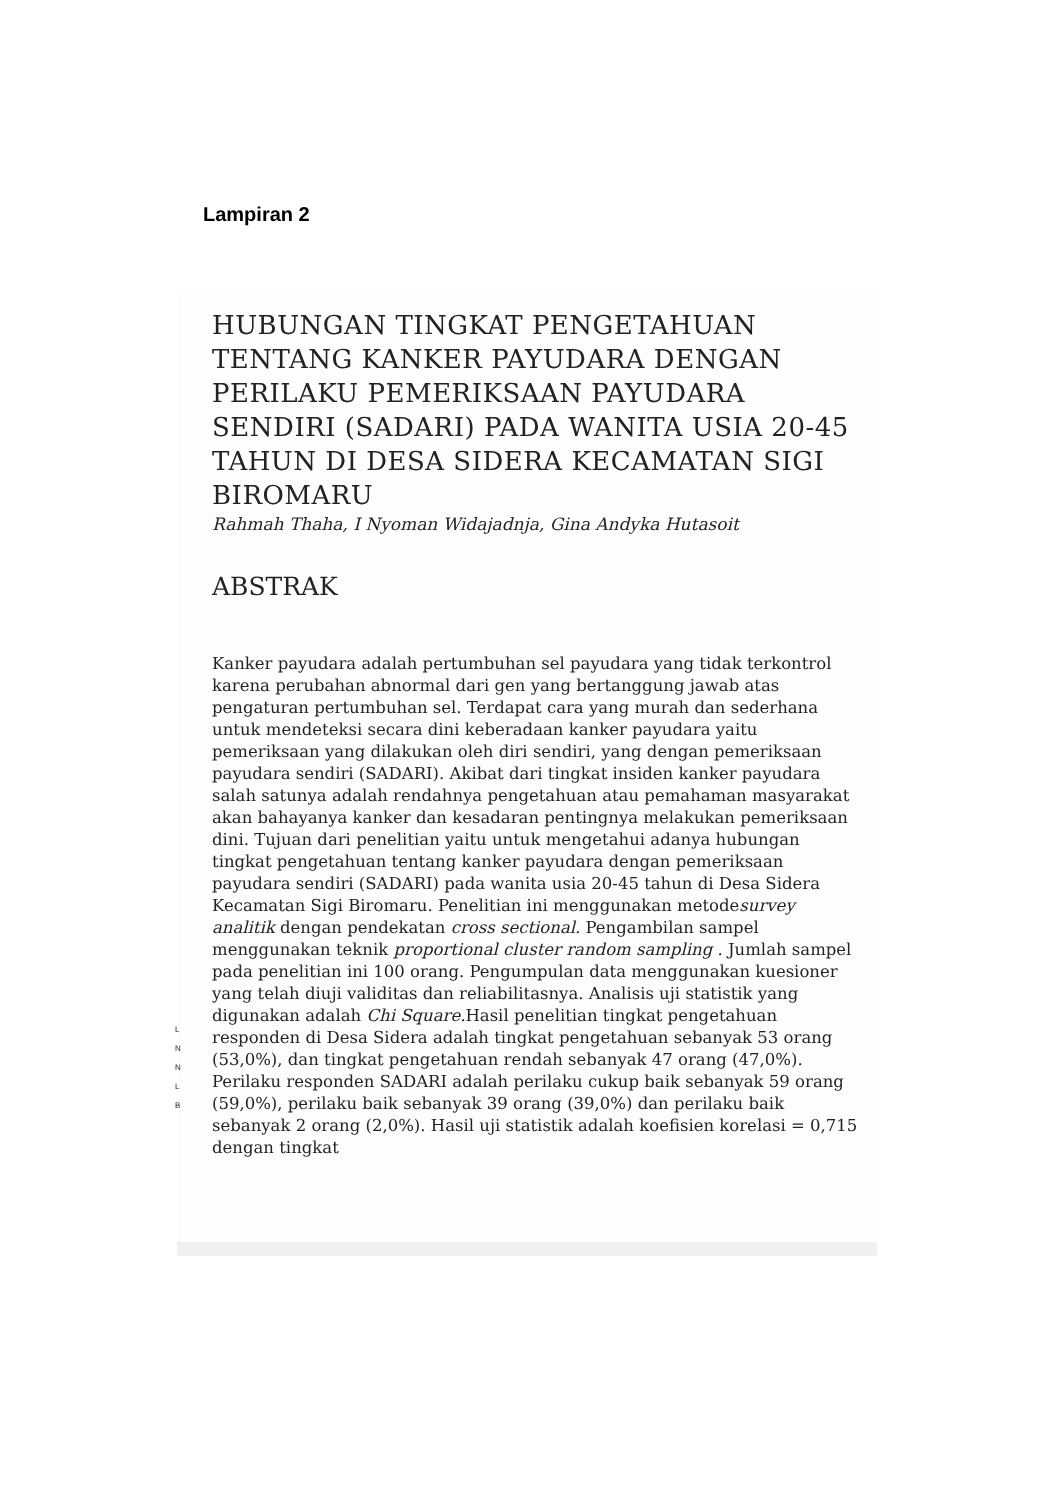Lampiran 2
HUBUNGAN TINGKAT PENGETAHUAN TENTANG KANKER PAYUDARA DENGAN PERILAKU PEMERIKSAAN PAYUDARA SENDIRI (SADARI) PADA WANITA USIA 20-45 TAHUN DI DESA SIDERA KECAMATAN SIGI BIROMARU
Rahmah Thaha, I Nyoman Widajadnja, Gina Andyka Hutasoit
ABSTRAK
Kanker payudara adalah pertumbuhan sel payudara yang tidak terkontrol karena perubahan abnormal dari gen yang bertanggung jawab atas pengaturan pertumbuhan sel. Terdapat cara yang murah dan sederhana untuk mendeteksi secara dini keberadaan kanker payudara yaitu pemeriksaan yang dilakukan oleh diri sendiri, yang dengan pemeriksaan payudara sendiri (SADARI). Akibat dari tingkat insiden kanker payudara salah satunya adalah rendahnya pengetahuan atau pemahaman masyarakat akan bahayanya kanker dan kesadaran pentingnya melakukan pemeriksaan dini. Tujuan dari penelitian yaitu untuk mengetahui adanya hubungan tingkat pengetahuan tentang kanker payudara dengan pemeriksaan payudara sendiri (SADARI) pada wanita usia 20-45 tahun di Desa Sidera Kecamatan Sigi Biromaru. Penelitian ini menggunakan metodesurvey analitik dengan pendekatan cross sectional. Pengambilan sampel menggunakan teknik proportional cluster random sampling . Jumlah sampel pada penelitian ini 100 orang. Pengumpulan data menggunakan kuesioner yang telah diuji validitas dan reliabilitasnya. Analisis uji statistik yang digunakan adalah Chi Square. Hasil penelitian tingkat pengetahuan responden di Desa Sidera adalah tingkat pengetahuan sebanyak 53 orang (53,0%), dan tingkat pengetahuan rendah sebanyak 47 orang (47,0%). Perilaku responden SADARI adalah perilaku cukup baik sebanyak 59 orang (59,0%), perilaku baik sebanyak 39 orang (39,0%) dan perilaku baik sebanyak 2 orang (2,0%). Hasil uji statistik adalah koefisien korelasi = 0,715 dengan tingkat
L
N
N
L
B